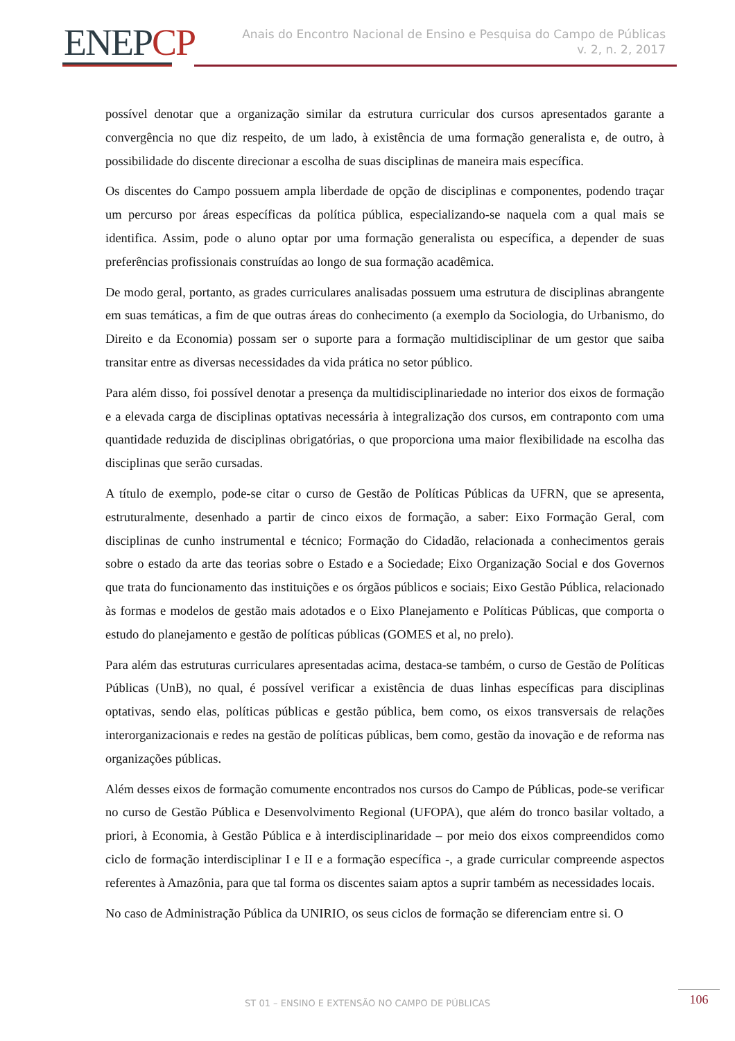ENEPCP
Anais do Encontro Nacional de Ensino e Pesquisa do Campo de Públicas
v. 2, n. 2, 2017
possível denotar que a organização similar da estrutura curricular dos cursos apresentados garante a convergência no que diz respeito, de um lado, à existência de uma formação generalista e, de outro, à possibilidade do discente direcionar a escolha de suas disciplinas de maneira mais específica.
Os discentes do Campo possuem ampla liberdade de opção de disciplinas e componentes, podendo traçar um percurso por áreas específicas da política pública, especializando-se naquela com a qual mais se identifica. Assim, pode o aluno optar por uma formação generalista ou específica, a depender de suas preferências profissionais construídas ao longo de sua formação acadêmica.
De modo geral, portanto, as grades curriculares analisadas possuem uma estrutura de disciplinas abrangente em suas temáticas, a fim de que outras áreas do conhecimento (a exemplo da Sociologia, do Urbanismo, do Direito e da Economia) possam ser o suporte para a formação multidisciplinar de um gestor que saiba transitar entre as diversas necessidades da vida prática no setor público.
Para além disso, foi possível denotar a presença da multidisciplinariedade no interior dos eixos de formação e a elevada carga de disciplinas optativas necessária à integralização dos cursos, em contraponto com uma quantidade reduzida de disciplinas obrigatórias, o que proporciona uma maior flexibilidade na escolha das disciplinas que serão cursadas.
A título de exemplo, pode-se citar o curso de Gestão de Políticas Públicas da UFRN, que se apresenta, estruturalmente, desenhado a partir de cinco eixos de formação, a saber: Eixo Formação Geral, com disciplinas de cunho instrumental e técnico; Formação do Cidadão, relacionada a conhecimentos gerais sobre o estado da arte das teorias sobre o Estado e a Sociedade; Eixo Organização Social e dos Governos que trata do funcionamento das instituições e os órgãos públicos e sociais; Eixo Gestão Pública, relacionado às formas e modelos de gestão mais adotados e o Eixo Planejamento e Políticas Públicas, que comporta o estudo do planejamento e gestão de políticas públicas (GOMES et al, no prelo).
Para além das estruturas curriculares apresentadas acima, destaca-se também, o curso de Gestão de Políticas Públicas (UnB), no qual, é possível verificar a existência de duas linhas específicas para disciplinas optativas, sendo elas, políticas públicas e gestão pública, bem como, os eixos transversais de relações interorganizacionais e redes na gestão de políticas públicas, bem como, gestão da inovação e de reforma nas organizações públicas.
Além desses eixos de formação comumente encontrados nos cursos do Campo de Públicas, pode-se verificar no curso de Gestão Pública e Desenvolvimento Regional (UFOPA), que além do tronco basilar voltado, a priori, à Economia, à Gestão Pública e à interdisciplinaridade – por meio dos eixos compreendidos como ciclo de formação interdisciplinar I e II e a formação específica -, a grade curricular compreende aspectos referentes à Amazônia, para que tal forma os discentes saiam aptos a suprir também as necessidades locais.
No caso de Administração Pública da UNIRIO, os seus ciclos de formação se diferenciam entre si. O
ST 01 – ENSINO E EXTENSÃO NO CAMPO DE PÚBLICAS 106